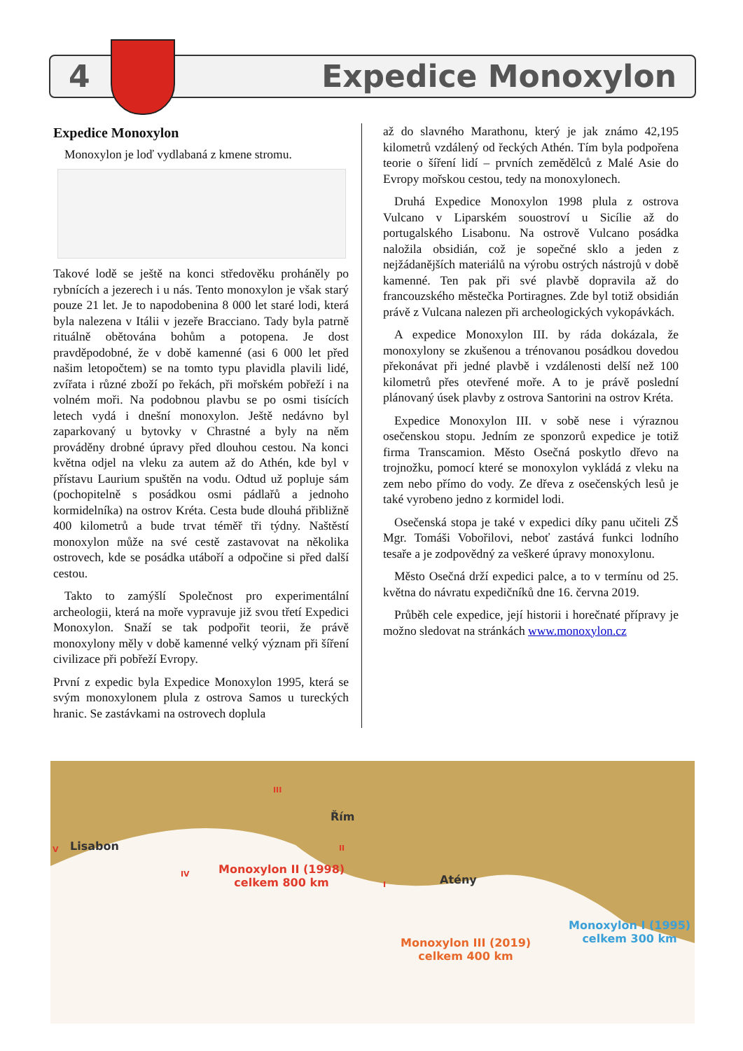4 Expedice Monoxylon
Expedice Monoxylon
Monoxylon je loď vydlabaná z kmene stromu.
Takové lodě se ještě na konci středověku proháněly po rybnících a jezerech i u nás. Tento monoxylon je však starý pouze 21 let. Je to napodobenina 8 000 let staré lodi, která byla nalezena v Itálii v jezeře Bracciano. Tady byla patrně rituálně obětována bohům a potopena. Je dost pravděpodobné, že v době kamenné (asi 6 000 let před našim letopočtem) se na tomto typu plavidla plavili lidé, zvířata i různé zboží po řekách, při mořském pobřeží i na volném moři. Na podobnou plavbu se po osmi tisících letech vydá i dnešní monoxylon. Ještě nedávno byl zaparkovaný u bytovky v Chrastné a byly na něm prováděny drobné úpravy před dlouhou cestou. Na konci května odjel na vleku za autem až do Athén, kde byl v přístavu Laurium spuštěn na vodu. Odtud už popluje sám (pochopitelně s posádkou osmi pádlařů a jednoho kormidelníka) na ostrov Kréta. Cesta bude dlouhá přibližně 400 kilometrů a bude trvat téměř tři týdny. Naštěstí monoxylon může na své cestě zastavovat na několika ostrovech, kde se posádka utáboří a odpočine si před další cestou.
Takto to zamýšlí Společnost pro experimentální archeologii, která na moře vypravuje již svou třetí Expedici Monoxylon. Snaží se tak podpořit teorii, že právě monoxylony měly v době kamenné velký význam při šíření civilizace při pobřeží Evropy.
První z expedic byla Expedice Monoxylon 1995, která se svým monoxylonem plula z ostrova Samos u tureckých hranic. Se zastávkami na ostrovech doplula
až do slavného Marathonu, který je jak známo 42,195 kilometrů vzdálený od řeckých Athén. Tím byla podpořena teorie o šíření lidí – prvních zemědělců z Malé Asie do Evropy mořskou cestou, tedy na monoxylonech.
Druhá Expedice Monoxylon 1998 plula z ostrova Vulcano v Liparském souostroví u Sicílie až do portugalského Lisabonu. Na ostrově Vulcano posádka naložila obsidián, což je sopečné sklo a jeden z nejžádanějších materiálů na výrobu ostrých nástrojů v době kamenné. Ten pak při své plavbě dopravila až do francouzského městečka Portiragnes. Zde byl totiž obsidián právě z Vulcana nalezen při archeologických vykopávkách.
A expedice Monoxylon III. by ráda dokázala, že monoxylony se zkušenou a trénovanou posádkou dovedou překonávat při jedné plavbě i vzdálenosti delší než 100 kilometrů přes otevřené moře. A to je právě poslední plánovaný úsek plavby z ostrova Santorini na ostrov Kréta.
Expedice Monoxylon III. v sobě nese i výraznou osečenskou stopu. Jedním ze sponzorů expedice je totiž firma Transcamion. Město Osečná poskytlo dřevo na trojnožku, pomocí které se monoxylon vykládá z vleku na zem nebo přímo do vody. Ze dřeva z osečenských lesů je také vyrobeno jedno z kormidel lodi.
Osečenská stopa je také v expedici díky panu učiteli ZŠ Mgr. Tomáši Vobořilovi, neboť zastává funkci lodního tesaře a je zodpovědný za veškeré úpravy monoxylonu.
Město Osečná drží expedici palce, a to v termínu od 25. května do návratu expedičníků dne 16. června 2019.
Průběh cele expedice, její historii i horečnaté přípravy je možno sledovat na stránkách www.monoxylon.cz
Lisabon
Řím
Atény
Monoxylon II (1998)
celkem 800 km
Monoxylon III (2019)
celkem 400 km
Monoxylon I (1995)
celkem 300 km
III
II
I
IV
V